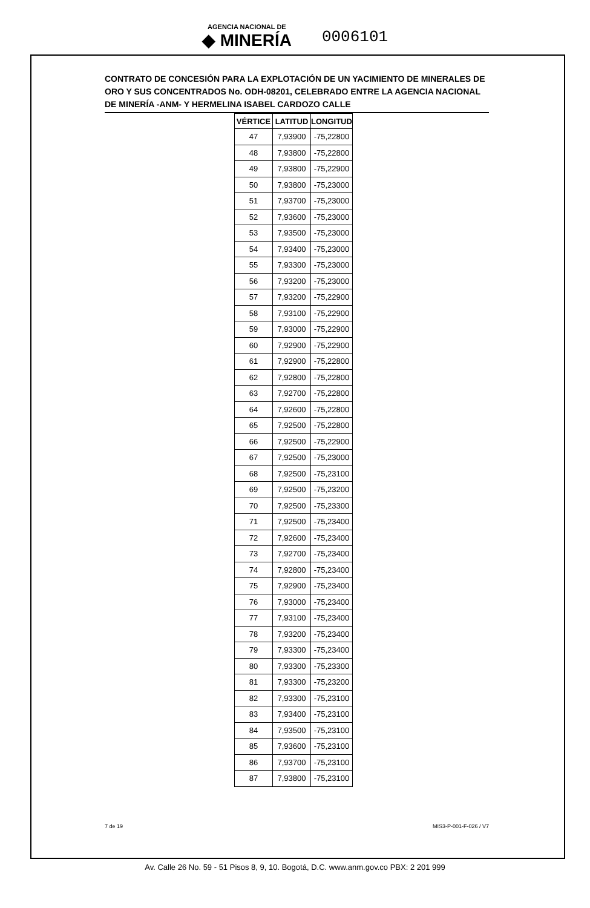AGENCIA NACIONAL DE ◆ MINERÍA 0006101
CONTRATO DE CONCESIÓN PARA LA EXPLOTACIÓN DE UN YACIMIENTO DE MINERALES DE ORO Y SUS CONCENTRADOS No. ODH-08201, CELEBRADO ENTRE LA AGENCIA NACIONAL DE MINERÍA -ANM- Y HERMELINA ISABEL CARDOZO CALLE
| VÉRTICE | LATITUD | LONGITUD |
| --- | --- | --- |
| 47 | 7,93900 | -75,22800 |
| 48 | 7,93800 | -75,22800 |
| 49 | 7,93800 | -75,22900 |
| 50 | 7,93800 | -75,23000 |
| 51 | 7,93700 | -75,23000 |
| 52 | 7,93600 | -75,23000 |
| 53 | 7,93500 | -75,23000 |
| 54 | 7,93400 | -75,23000 |
| 55 | 7,93300 | -75,23000 |
| 56 | 7,93200 | -75,23000 |
| 57 | 7,93200 | -75,22900 |
| 58 | 7,93100 | -75,22900 |
| 59 | 7,93000 | -75,22900 |
| 60 | 7,92900 | -75,22900 |
| 61 | 7,92900 | -75,22800 |
| 62 | 7,92800 | -75,22800 |
| 63 | 7,92700 | -75,22800 |
| 64 | 7,92600 | -75,22800 |
| 65 | 7,92500 | -75,22800 |
| 66 | 7,92500 | -75,22900 |
| 67 | 7,92500 | -75,23000 |
| 68 | 7,92500 | -75,23100 |
| 69 | 7,92500 | -75,23200 |
| 70 | 7,92500 | -75,23300 |
| 71 | 7,92500 | -75,23400 |
| 72 | 7,92600 | -75,23400 |
| 73 | 7,92700 | -75,23400 |
| 74 | 7,92800 | -75,23400 |
| 75 | 7,92900 | -75,23400 |
| 76 | 7,93000 | -75,23400 |
| 77 | 7,93100 | -75,23400 |
| 78 | 7,93200 | -75,23400 |
| 79 | 7,93300 | -75,23400 |
| 80 | 7,93300 | -75,23300 |
| 81 | 7,93300 | -75,23200 |
| 82 | 7,93300 | -75,23100 |
| 83 | 7,93400 | -75,23100 |
| 84 | 7,93500 | -75,23100 |
| 85 | 7,93600 | -75,23100 |
| 86 | 7,93700 | -75,23100 |
| 87 | 7,93800 | -75,23100 |
7 de 19 MIS3-P-001-F-026 / V7
Av. Calle 26 No. 59 - 51 Pisos 8, 9, 10. Bogotá, D.C. www.anm.gov.co PBX: 2 201 999